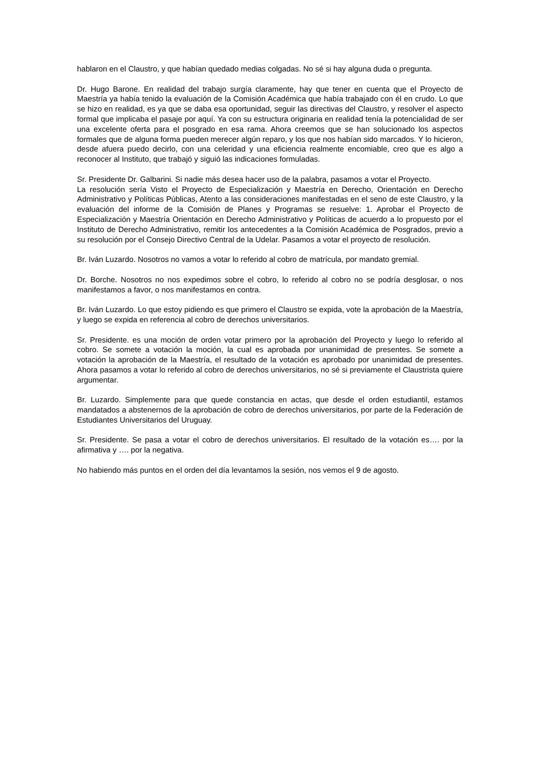hablaron en el Claustro, y que habían quedado medias colgadas. No sé si hay alguna duda o pregunta.
Dr. Hugo Barone. En realidad del trabajo surgía claramente, hay que tener en cuenta que el Proyecto de Maestría ya había tenido la evaluación de la Comisión Académica que había trabajado con él en crudo. Lo que se hizo en realidad, es ya que se daba esa oportunidad, seguir las directivas del Claustro, y resolver el aspecto formal que implicaba el pasaje por aquí. Ya con su estructura originaria en realidad tenía la potencialidad de ser una excelente oferta para el posgrado en esa rama. Ahora creemos que se han solucionado los aspectos formales que de alguna forma pueden merecer algún reparo, y los que nos habían sido marcados. Y lo hicieron, desde afuera puedo decirlo, con una celeridad y una eficiencia realmente encomiable, creo que es algo a reconocer al Instituto, que trabajó y siguió las indicaciones formuladas.
Sr. Presidente Dr. Galbarini. Si nadie más desea hacer uso de la palabra, pasamos a votar el Proyecto.
La resolución sería Visto el Proyecto de Especialización y Maestría en Derecho, Orientación en Derecho Administrativo y Políticas Públicas, Atento a las consideraciones manifestadas en el seno de este Claustro, y la evaluación del informe de la Comisión de Planes y Programas se resuelve: 1. Aprobar el Proyecto de Especialización y Maestría Orientación en Derecho Administrativo y Políticas de acuerdo a lo propuesto por el Instituto de Derecho Administrativo, remitir los antecedentes a la Comisión Académica de Posgrados, previo a su resolución por el Consejo Directivo Central de la Udelar. Pasamos a votar el proyecto de resolución.
Br. Iván Luzardo. Nosotros no vamos a votar lo referido al cobro de matrícula, por mandato gremial.
Dr. Borche. Nosotros no nos expedimos sobre el cobro, lo referido al cobro no se podría desglosar, o nos manifestamos a favor, o nos manifestamos en contra.
Br. Iván Luzardo. Lo que estoy pidiendo es que primero el Claustro se expida, vote la aprobación de la Maestría, y luego se expida en referencia al cobro de derechos universitarios.
Sr. Presidente. es una moción de orden votar primero por la aprobación del Proyecto y luego lo referido al cobro. Se somete a votación la moción, la cual es aprobada por unanimidad de presentes. Se somete a votación la aprobación de la Maestría, el resultado de la votación es aprobado por unanimidad de presentes. Ahora pasamos a votar lo referido al cobro de derechos universitarios, no sé si previamente el Claustrista quiere argumentar.
Br. Luzardo. Simplemente para que quede constancia en actas, que desde el orden estudiantil, estamos mandatados a abstenernos de la aprobación de cobro de derechos universitarios, por parte de la Federación de Estudiantes Universitarios del Uruguay.
Sr. Presidente. Se pasa a votar el cobro de derechos universitarios. El resultado de la votación es…. por la afirmativa y …. por la negativa.
No habiendo más puntos en el orden del día levantamos la sesión, nos vemos el 9 de agosto.